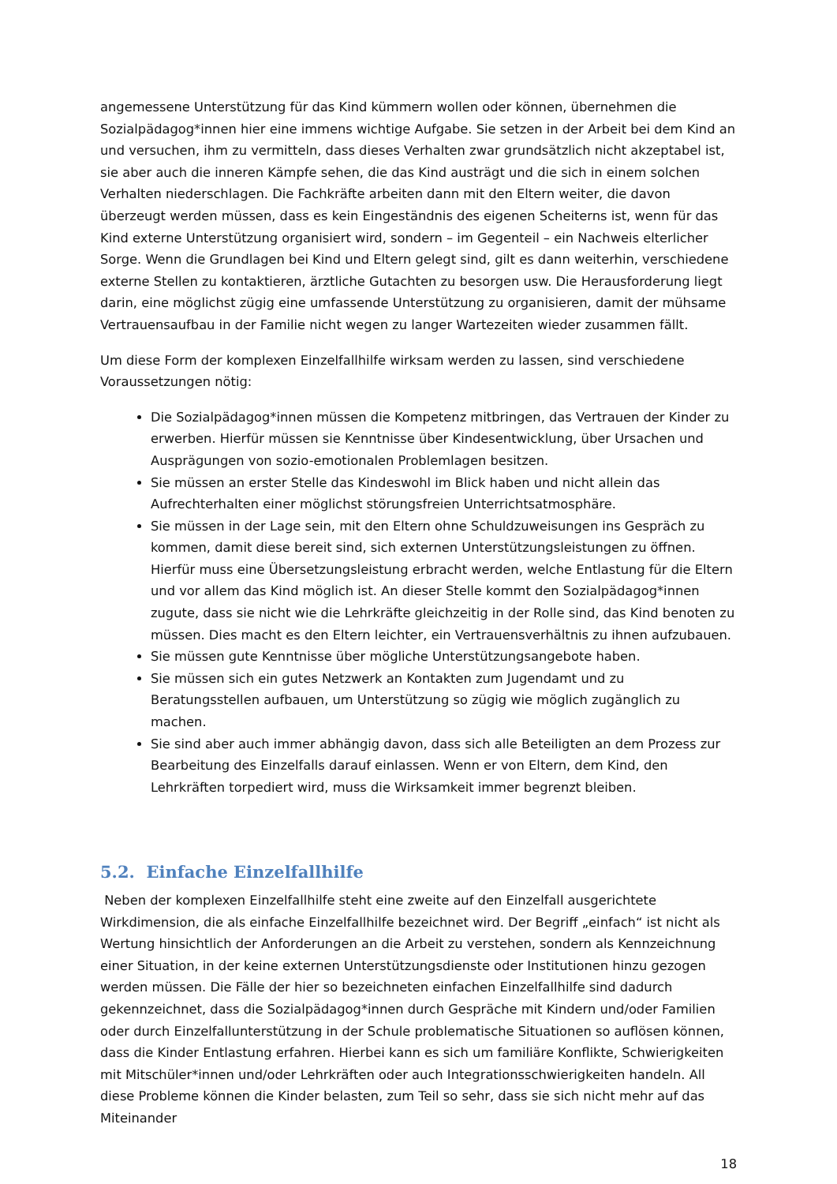angemessene Unterstützung für das Kind kümmern wollen oder können, übernehmen die Sozialpädagog*innen hier eine immens wichtige Aufgabe. Sie setzen in der Arbeit bei dem Kind an und versuchen, ihm zu vermitteln, dass dieses Verhalten zwar grundsätzlich nicht akzeptabel ist, sie aber auch die inneren Kämpfe sehen, die das Kind austrägt und die sich in einem solchen Verhalten niederschlagen. Die Fachkräfte arbeiten dann mit den Eltern weiter, die davon überzeugt werden müssen, dass es kein Eingeständnis des eigenen Scheiterns ist, wenn für das Kind externe Unterstützung organisiert wird, sondern – im Gegenteil – ein Nachweis elterlicher Sorge. Wenn die Grundlagen bei Kind und Eltern gelegt sind, gilt es dann weiterhin, verschiedene externe Stellen zu kontaktieren, ärztliche Gutachten zu besorgen usw. Die Herausforderung liegt darin, eine möglichst zügig eine umfassende Unterstützung zu organisieren, damit der mühsame Vertrauensaufbau in der Familie nicht wegen zu langer Wartezeiten wieder zusammen fällt.
Um diese Form der komplexen Einzelfallhilfe wirksam werden zu lassen, sind verschiedene Voraussetzungen nötig:
Die Sozialpädagog*innen müssen die Kompetenz mitbringen, das Vertrauen der Kinder zu erwerben. Hierfür müssen sie Kenntnisse über Kindesentwicklung, über Ursachen und Ausprägungen von sozio-emotionalen Problemlagen besitzen.
Sie müssen an erster Stelle das Kindeswohl im Blick haben und nicht allein das Aufrechterhalten einer möglichst störungsfreien Unterrichtsatmosphäre.
Sie müssen in der Lage sein, mit den Eltern ohne Schuldzuweisungen ins Gespräch zu kommen, damit diese bereit sind, sich externen Unterstützungsleistungen zu öffnen. Hierfür muss eine Übersetzungsleistung erbracht werden, welche Entlastung für die Eltern und vor allem das Kind möglich ist. An dieser Stelle kommt den Sozialpädagog*innen zugute, dass sie nicht wie die Lehrkräfte gleichzeitig in der Rolle sind, das Kind benoten zu müssen. Dies macht es den Eltern leichter, ein Vertrauensverhältnis zu ihnen aufzubauen.
Sie müssen gute Kenntnisse über mögliche Unterstützungsangebote haben.
Sie müssen sich ein gutes Netzwerk an Kontakten zum Jugendamt und zu Beratungsstellen aufbauen, um Unterstützung so zügig wie möglich zugänglich zu machen.
Sie sind aber auch immer abhängig davon, dass sich alle Beteiligten an dem Prozess zur Bearbeitung des Einzelfalls darauf einlassen. Wenn er von Eltern, dem Kind, den Lehrkräften torpediert wird, muss die Wirksamkeit immer begrenzt bleiben.
5.2. Einfache Einzelfallhilfe
Neben der komplexen Einzelfallhilfe steht eine zweite auf den Einzelfall ausgerichtete Wirkdimension, die als einfache Einzelfallhilfe bezeichnet wird. Der Begriff „einfach“ ist nicht als Wertung hinsichtlich der Anforderungen an die Arbeit zu verstehen, sondern als Kennzeichnung einer Situation, in der keine externen Unterstützungsdienste oder Institutionen hinzu gezogen werden müssen. Die Fälle der hier so bezeichneten einfachen Einzelfallhilfe sind dadurch gekennzeichnet, dass die Sozialpädagog*innen durch Gespräche mit Kindern und/oder Familien oder durch Einzelfallunterstützung in der Schule problematische Situationen so auflösen können, dass die Kinder Entlastung erfahren. Hierbei kann es sich um familiäre Konflikte, Schwierigkeiten mit Mitschüler*innen und/oder Lehrkräften oder auch Integrationsschwierigkeiten handeln. All diese Probleme können die Kinder belasten, zum Teil so sehr, dass sie sich nicht mehr auf das Miteinander
18